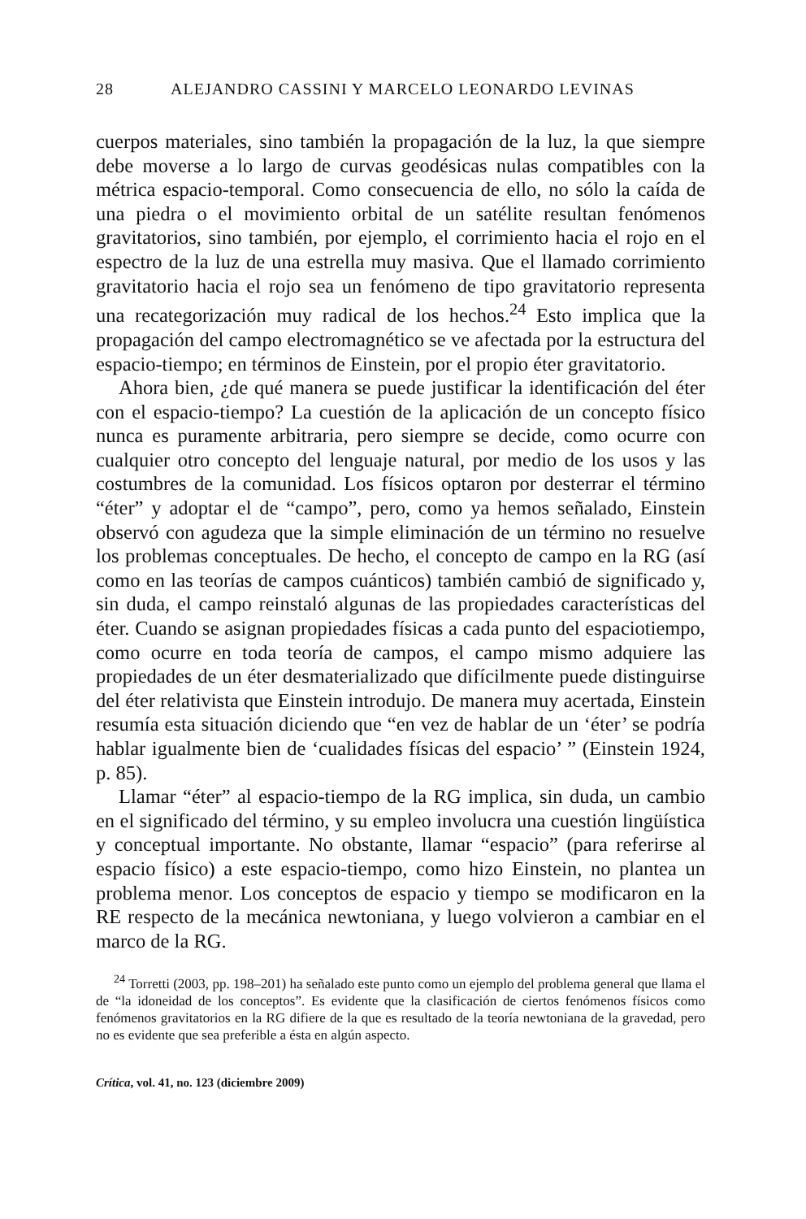28 ALEJANDRO CASSINI Y MARCELO LEONARDO LEVINAS
cuerpos materiales, sino también la propagación de la luz, la que siempre debe moverse a lo largo de curvas geodésicas nulas compatibles con la métrica espacio-temporal. Como consecuencia de ello, no sólo la caída de una piedra o el movimiento orbital de un satélite resultan fenómenos gravitatorios, sino también, por ejemplo, el corrimiento hacia el rojo en el espectro de la luz de una estrella muy masiva. Que el llamado corrimiento gravitatorio hacia el rojo sea un fenómeno de tipo gravitatorio representa una recategorización muy radical de los hechos.<sup>24</sup> Esto implica que la propagación del campo electromagnético se ve afectada por la estructura del espacio-tiempo; en términos de Einstein, por el propio éter gravitatorio.
Ahora bien, ¿de qué manera se puede justificar la identificación del éter con el espacio-tiempo? La cuestión de la aplicación de un concepto físico nunca es puramente arbitraria, pero siempre se decide, como ocurre con cualquier otro concepto del lenguaje natural, por medio de los usos y las costumbres de la comunidad. Los físicos optaron por desterrar el término “éter” y adoptar el de “campo”, pero, como ya hemos señalado, Einstein observó con agudeza que la simple eliminación de un término no resuelve los problemas conceptuales. De hecho, el concepto de campo en la RG (así como en las teorías de campos cuánticos) también cambió de significado y, sin duda, el campo reinstaló algunas de las propiedades características del éter. Cuando se asignan propiedades físicas a cada punto del espaciotiempo, como ocurre en toda teoría de campos, el campo mismo adquiere las propiedades de un éter desmaterializado que difícilmente puede distinguirse del éter relativista que Einstein introdujo. De manera muy acertada, Einstein resumía esta situación diciendo que “en vez de hablar de un ‘éter’ se podría hablar igualmente bien de ‘cualidades físicas del espacio’ ” (Einstein 1924, p. 85).
Llamar “éter” al espacio-tiempo de la RG implica, sin duda, un cambio en el significado del término, y su empleo involucra una cuestión lingüística y conceptual importante. No obstante, llamar “espacio” (para referirse al espacio físico) a este espacio-tiempo, como hizo Einstein, no plantea un problema menor. Los conceptos de espacio y tiempo se modificaron en la RE respecto de la mecánica newtoniana, y luego volvieron a cambiar en el marco de la RG.
<sup>24</sup> Torretti (2003, pp. 198–201) ha señalado este punto como un ejemplo del problema general que llama el de “la idoneidad de los conceptos”. Es evidente que la clasificación de ciertos fenómenos físicos como fenómenos gravitatorios en la RG difiere de la que es resultado de la teoría newtoniana de la gravedad, pero no es evidente que sea preferible a ésta en algún aspecto.
Crítica, vol. 41, no. 123 (diciembre 2009)